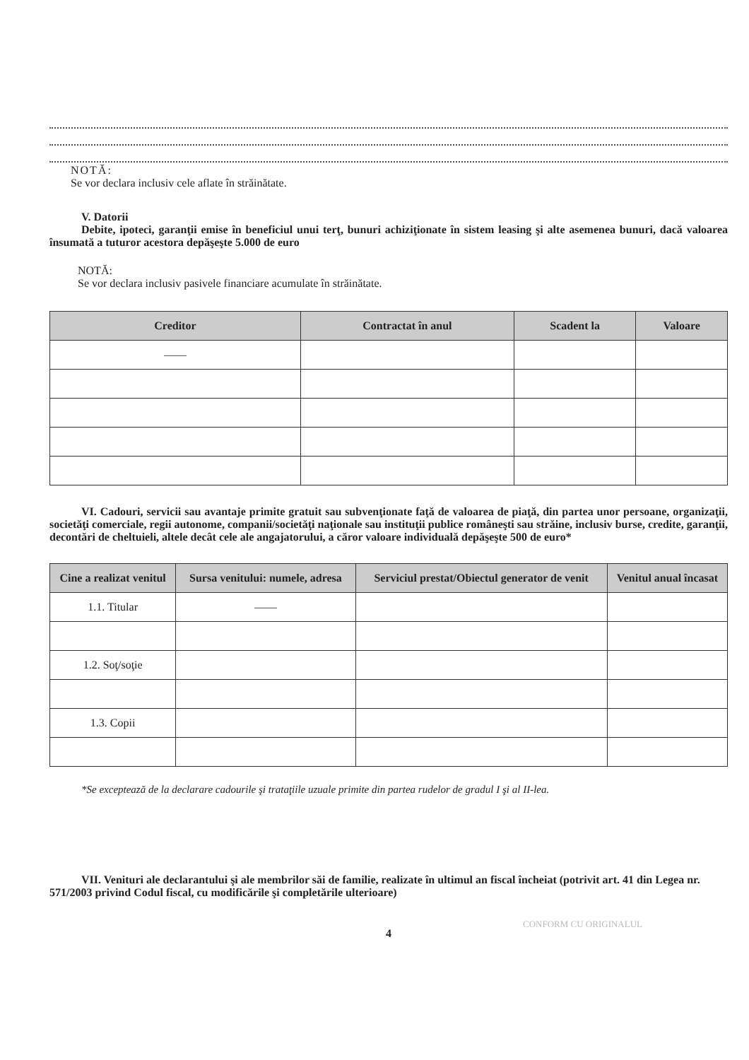NOTĂ:
Se vor declara inclusiv cele aflate în străinătate.
V. Datorii
Debite, ipoteci, garanţii emise în beneficiul unui terţ, bunuri achiziţionate în sistem leasing şi alte asemenea bunuri, dacă valoarea însumată a tuturor acestora depăşeşte 5.000 de euro
NOTĂ:
Se vor declara inclusiv pasivele financiare acumulate în străinătate.
| Creditor | Contractat în anul | Scadent la | Valoare |
| --- | --- | --- | --- |
| —— | | | |
VI. Cadouri, servicii sau avantaje primite gratuit sau subvenţionate faţă de valoarea de piaţă, din partea unor persoane, organizaţii, societăţi comerciale, regii autonome, companii/societăţi naţionale sau instituţii publice româneşti sau străine, inclusiv burse, credite, garanţii, decontări de cheltuieli, altele decât cele ale angajatorului, a căror valoare individuală depăşeşte 500 de euro*
| Cine a realizat venitul | Sursa venitului: numele, adresa | Serviciul prestat/Obiectul generator de venit | Venitul anual încasat |
| --- | --- | --- | --- |
| 1.1. Titular | —— | | |
| 1.2. Soţ/soţie | | | |
| 1.3. Copii | | | |
*Se exceptează de la declarare cadourile şi trataţiile uzuale primite din partea rudelor de gradul I şi al II-lea.
VII. Venituri ale declarantului şi ale membrilor săi de familie, realizate în ultimul an fiscal încheiat (potrivit art. 41 din Legea nr. 571/2003 privind Codul fiscal, cu modificările şi completările ulterioare)
4
CONFORM CU ORIGINALUL